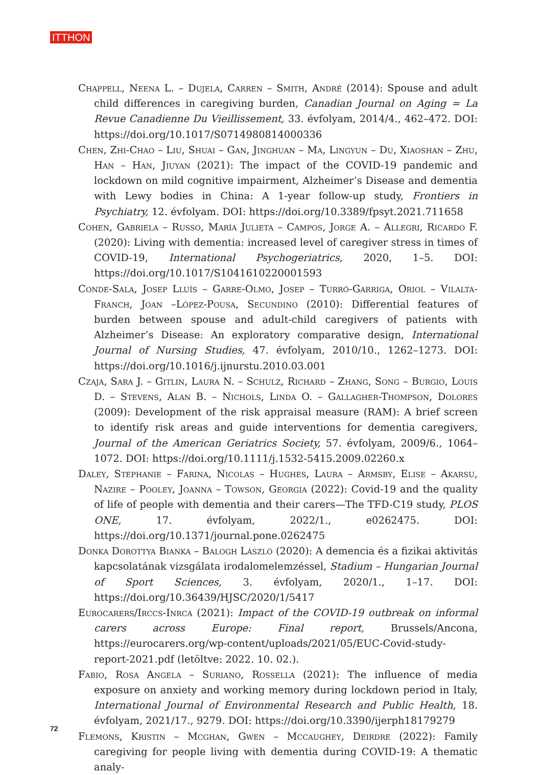ITTHON
Chappell, Neena L. – Dujela, Carren – Smith, André (2014): Spouse and adult child differences in caregiving burden, Canadian Journal on Aging = La Revue Canadienne Du Vieillissement, 33. évfolyam, 2014/4., 462–472. DOI: https://doi.org/10.1017/S0714980814000336
Chen, Zhi-Chao – Liu, Shuai – Gan, Jinghuan – Ma, Lingyun – Du, Xiaoshan – Zhu, Han – Han, Jiuyan (2021): The impact of the COVID-19 pandemic and lockdown on mild cognitive impairment, Alzheimer’s Disease and dementia with Lewy bodies in China: A 1-year follow-up study, Frontiers in Psychiatry, 12. évfolyam. DOI: https://doi.org/10.3389/fpsyt.2021.711658
Cohen, Gabriela – Russo, María Julieta – Campos, Jorge A. – Allegri, Ricardo F. (2020): Living with dementia: increased level of caregiver stress in times of COVID-19, International Psychogeriatrics, 2020, 1–5. DOI: https://doi.org/10.1017/S1041610220001593
Conde-Sala, Josep Lluís – Garre-Olmo, Josep – Turró-Garriga, Oriol – Vilalta-Franch, Joan –López-Pousa, Secundino (2010): Differential features of burden between spouse and adult-child caregivers of patients with Alzheimer’s Disease: An exploratory comparative design, International Journal of Nursing Studies, 47. évfolyam, 2010/10., 1262–1273. DOI: https://doi.org/10.1016/j.ijnurstu.2010.03.001
Czaja, Sara J. – Gitlin, Laura N. – Schulz, Richard – Zhang, Song – Burgio, Louis D. – Stevens, Alan B. – Nichols, Linda O. – Gallagher-Thompson, Dolores (2009): Development of the risk appraisal measure (RAM): A brief screen to identify risk areas and guide interventions for dementia caregivers, Journal of the American Geriatrics Society, 57. évfolyam, 2009/6., 1064–1072. DOI: https://doi.org/10.1111/j.1532-5415.2009.02260.x
Daley, Stephanie – Farina, Nicolas – Hughes, Laura – Armsby, Elise – Akarsu, Nazire – Pooley, Joanna – Towson, Georgia (2022): Covid-19 and the quality of life of people with dementia and their carers—The TFD-C19 study, PLOS ONE, 17. évfolyam, 2022/1., e0262475. DOI: https://doi.org/10.1371/journal.pone.0262475
Donka Dorottya Bianka – Balogh László (2020): A demencia és a fizikai aktivitás kapcsolatának vizsgálata irodalomelemzéssel, Stadium – Hungarian Journal of Sport Sciences, 3. évfolyam, 2020/1., 1–17. DOI: https://doi.org/10.36439/HJSC/2020/1/5417
Eurocarers/Irccs-Inrca (2021): Impact of the COVID-19 outbreak on informal carers across Europe: Final report, Brussels/Ancona, https://eurocarers.org/wp-content/uploads/2021/05/EUC-Covid-study-report-2021.pdf (letöltve: 2022. 10. 02.).
Fabio, Rosa Angela – Suriano, Rossella (2021): The influence of media exposure on anxiety and working memory during lockdown period in Italy, International Journal of Environmental Research and Public Health, 18. évfolyam, 2021/17., 9279. DOI: https://doi.org/10.3390/ijerph18179279
Flemons, Kristin – Mcghan, Gwen – Mccaughey, Deirdre (2022): Family caregiving for people living with dementia during COVID-19: A thematic analy-
72